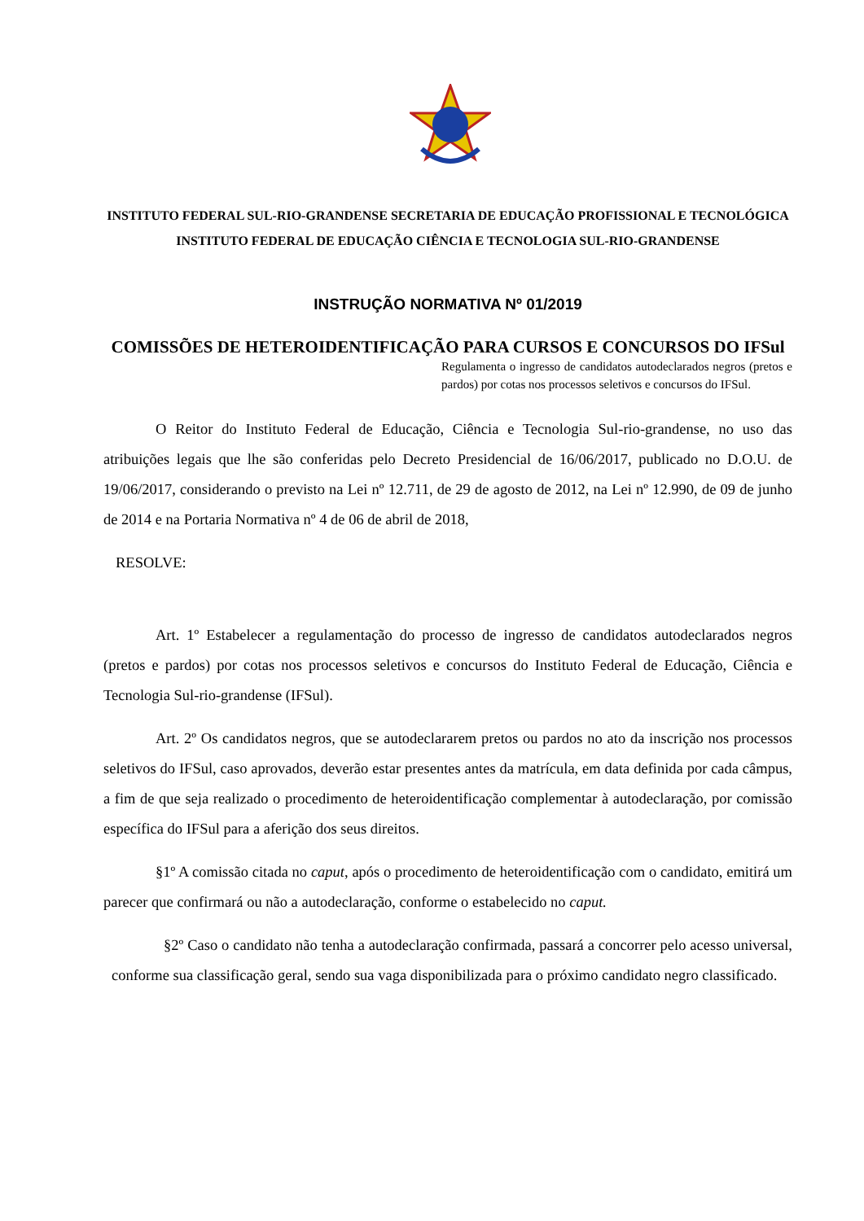INSTITUTO FEDERAL SUL-RIO-GRANDENSE SECRETARIA DE EDUCAÇÃO PROFISSIONAL E TECNOLÓGICA
INSTITUTO FEDERAL DE EDUCAÇÃO CIÊNCIA E TECNOLOGIA SUL-RIO-GRANDENSE
INSTRUÇÃO NORMATIVA Nº 01/2019
COMISSÕES DE HETEROIDENTIFICAÇÃO PARA CURSOS E CONCURSOS DO IFSul
Regulamenta o ingresso de candidatos autodeclarados negros (pretos e pardos) por cotas nos processos seletivos e concursos do IFSul.
O Reitor do Instituto Federal de Educação, Ciência e Tecnologia Sul-rio-grandense, no uso das atribuições legais que lhe são conferidas pelo Decreto Presidencial de 16/06/2017, publicado no D.O.U. de 19/06/2017, considerando o previsto na Lei nº 12.711, de 29 de agosto de 2012, na Lei nº 12.990, de 09 de junho de 2014 e na Portaria Normativa nº 4 de 06 de abril de 2018,
RESOLVE:
Art. 1º Estabelecer a regulamentação do processo de ingresso de candidatos autodeclarados negros (pretos e pardos) por cotas nos processos seletivos e concursos do Instituto Federal de Educação, Ciência e Tecnologia Sul-rio-grandense (IFSul).
Art. 2º Os candidatos negros, que se autodeclararem pretos ou pardos no ato da inscrição nos processos seletivos do IFSul, caso aprovados, deverão estar presentes antes da matrícula, em data definida por cada câmpus, a fim de que seja realizado o procedimento de heteroidentificação complementar à autodeclaração, por comissão específica do IFSul para a aferição dos seus direitos.
§1º A comissão citada no caput, após o procedimento de heteroidentificação com o candidato, emitirá um parecer que confirmará ou não a autodeclaração, conforme o estabelecido no caput.
§2º Caso o candidato não tenha a autodeclaração confirmada, passará a concorrer pelo acesso universal, conforme sua classificação geral, sendo sua vaga disponibilizada para o próximo candidato negro classificado.